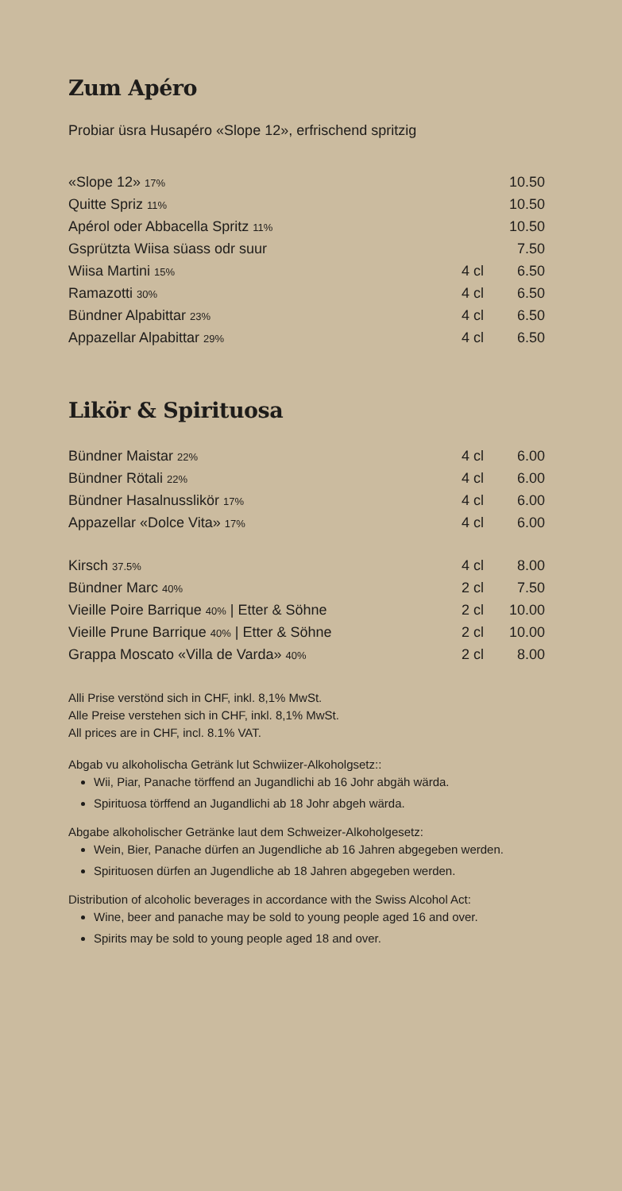Zum Apéro
Probiar üsra Husapéro «Slope 12», erfrischend spritzig
| «Slope 12» 17% | | 10.50 |
| Quitte Spriz 11% | | 10.50 |
| Apérol oder Abbacella Spritz 11% | | 10.50 |
| Gsprützta Wiisa süass odr suur | | 7.50 |
| Wiisa Martini 15% | 4 cl | 6.50 |
| Ramazotti 30% | 4 cl | 6.50 |
| Bündner Alpabittar 23% | 4 cl | 6.50 |
| Appazellar Alpabittar 29% | 4 cl | 6.50 |
Likör & Spirituosa
| Bündner Maistar 22% | 4 cl | 6.00 |
| Bündner Rötali 22% | 4 cl | 6.00 |
| Bündner Hasalnusslikör 17% | 4 cl | 6.00 |
| Appazellar «Dolce Vita» 17% | 4 cl | 6.00 |
| Kirsch 37.5% | 4 cl | 8.00 |
| Bündner Marc 40% | 2 cl | 7.50 |
| Vieille Poire Barrique 40% / Etter & Söhne | 2 cl | 10.00 |
| Vieille Prune Barrique 40% / Etter & Söhne | 2 cl | 10.00 |
| Grappa Moscato «Villa de Varda» 40% | 2 cl | 8.00 |
Alli Prise verstönd sich in CHF, inkl. 8,1% MwSt.
Alle Preise verstehen sich in CHF, inkl. 8,1% MwSt.
All prices are in CHF, incl. 8.1% VAT.
Abgab vu alkoholischa Getränk lut Schwiizer-Alkoholgsetz::
Wii, Piar, Panache törffend an Jugandlichi ab 16 Johr abgäh wärda.
Spirituosa törffend an Jugandlichi ab 18 Johr abgeh wärda.
Abgabe alkoholischer Getränke laut dem Schweizer-Alkoholgesetz:
Wein, Bier, Panache dürfen an Jugendliche ab 16 Jahren abgegeben werden.
Spirituosen dürfen an Jugendliche ab 18 Jahren abgegeben werden.
Distribution of alcoholic beverages in accordance with the Swiss Alcohol Act:
Wine, beer and panache may be sold to young people aged 16 and over.
Spirits may be sold to young people aged 18 and over.